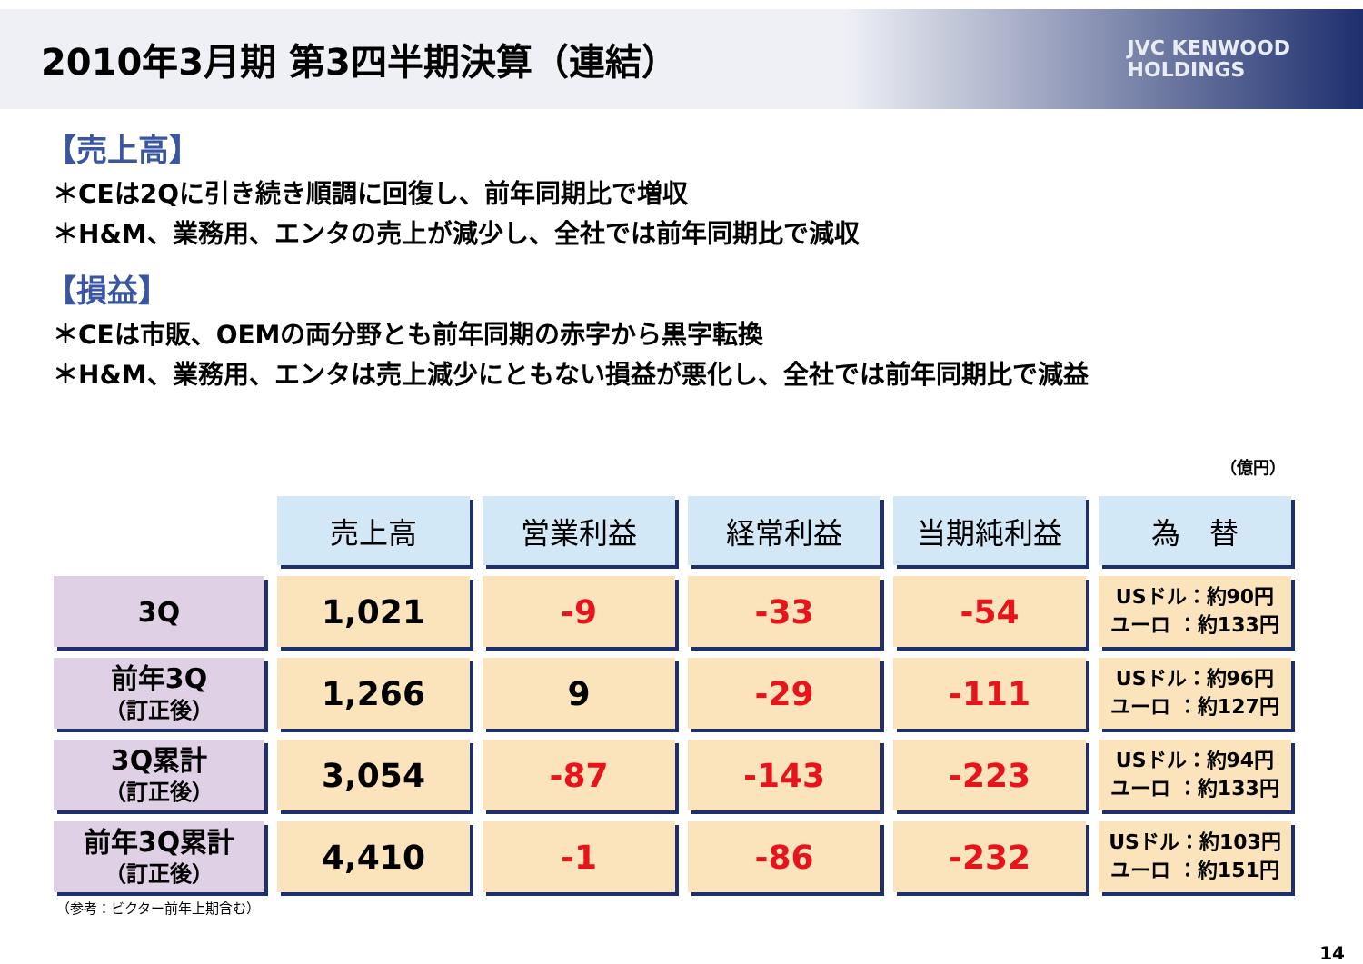2010年3月期 第3四半期決算（連結）
JVC KENWOOD
HOLDINGS
【売上高】
＊CEは2Qに引き続き順調に回復し、前年同期比で増収
＊H&M、業務用、エンタの売上が減少し、全社では前年同期比で減収
【損益】
＊CEは市販、OEMの両分野とも前年同期の赤字から黒字転換
＊H&M、業務用、エンタは売上減少にともない損益が悪化し、全社では前年同期比で減益
（億円）
| | 売上高 | 営業利益 | 経常利益 | 当期純利益 | 為 替 |
| --- | --- | --- | --- | --- | --- |
| 3Q | 1,021 | -9 | -33 | -54 | USドル：約90円 ユーロ ：約133円 |
| 前年3Q （訂正後） | 1,266 | 9 | -29 | -111 | USドル：約96円 ユーロ ：約127円 |
| 3Q累計 （訂正後） | 3,054 | -87 | -143 | -223 | USドル：約94円 ユーロ ：約133円 |
| 前年3Q累計 （訂正後） | 4,410 | -1 | -86 | -232 | USドル：約103円 ユーロ ：約151円 |
（参考：ビクター前年上期含む）
14